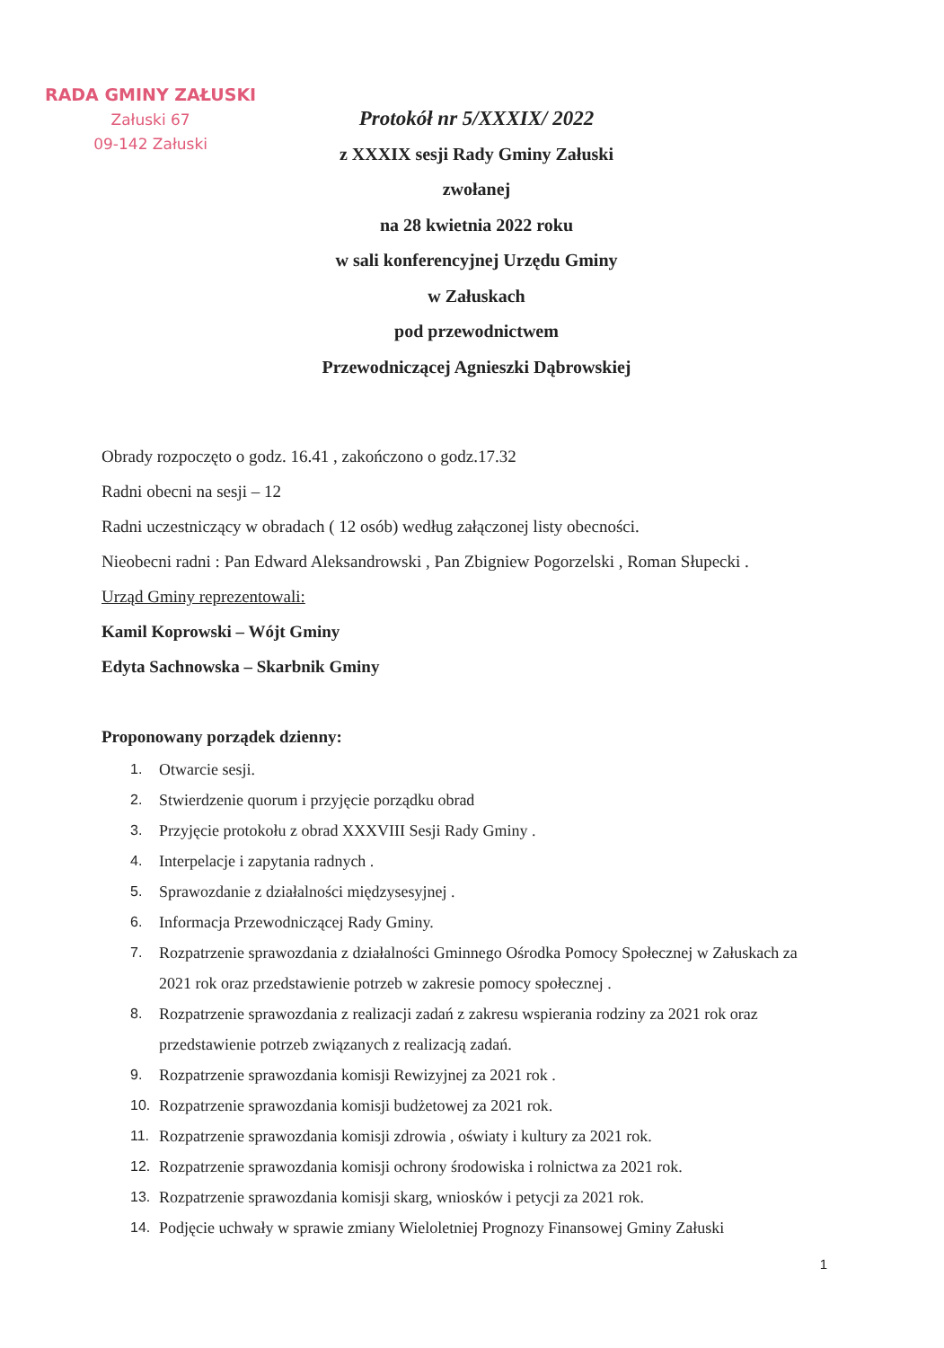RADA GMINY ZAŁUSKI
Załuski 67
09-142 Załuski
Protokół nr 5/XXXIX/ 2022
z XXXIX sesji Rady Gminy Załuski
zwołanej
na 28 kwietnia 2022 roku
w sali konferencyjnej Urzędu Gminy
w Załuskach
pod przewodnictwem
Przewodniczącej Agnieszki Dąbrowskiej
Obrady rozpoczęto o godz. 16.41 , zakończono o godz.17.32
Radni obecni na sesji – 12
Radni uczestniczący w obradach ( 12 osób) według załączonej listy obecności.
Nieobecni radni : Pan Edward Aleksandrowski , Pan Zbigniew Pogorzelski , Roman Słupecki .
Urząd Gminy reprezentowali:
Kamil Koprowski – Wójt Gminy
Edyta Sachnowska – Skarbnik Gminy
Proponowany porządek dzienny:
1. Otwarcie sesji.
2. Stwierdzenie quorum i przyjęcie porządku obrad
3. Przyjęcie protokołu z obrad XXXVIII Sesji Rady Gminy .
4. Interpelacje i zapytania radnych .
5. Sprawozdanie z działalności międzysesyjnej .
6. Informacja Przewodniczącej Rady Gminy.
7. Rozpatrzenie sprawozdania z działalności Gminnego Ośrodka Pomocy Społecznej w Załuskach za 2021 rok oraz przedstawienie potrzeb w zakresie pomocy społecznej .
8. Rozpatrzenie sprawozdania z realizacji zadań z zakresu wspierania rodziny za 2021 rok oraz przedstawienie potrzeb związanych z realizacją zadań.
9. Rozpatrzenie sprawozdania komisji Rewizyjnej za 2021 rok .
10. Rozpatrzenie sprawozdania komisji budżetowej za 2021 rok.
11. Rozpatrzenie sprawozdania komisji zdrowia , oświaty i kultury za 2021 rok.
12. Rozpatrzenie sprawozdania komisji ochrony środowiska i rolnictwa za 2021 rok.
13. Rozpatrzenie sprawozdania komisji skarg, wniosków i petycji za 2021 rok.
14. Podjęcie uchwały w sprawie zmiany Wieloletniej Prognozy Finansowej Gminy Załuski
1